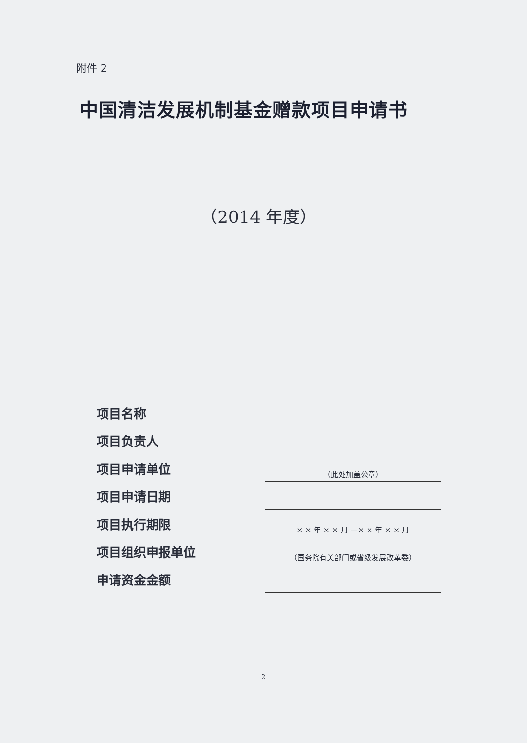附件 2
中国清洁发展机制基金赠款项目申请书
（2014 年度）
项目名称
项目负责人
项目申请单位
（此处加盖公章）
项目申请日期
项目执行期限
× × 年 × × 月 －× × 年 × × 月
项目组织申报单位
（国务院有关部门或省级发展改革委）
申请资金金额
2